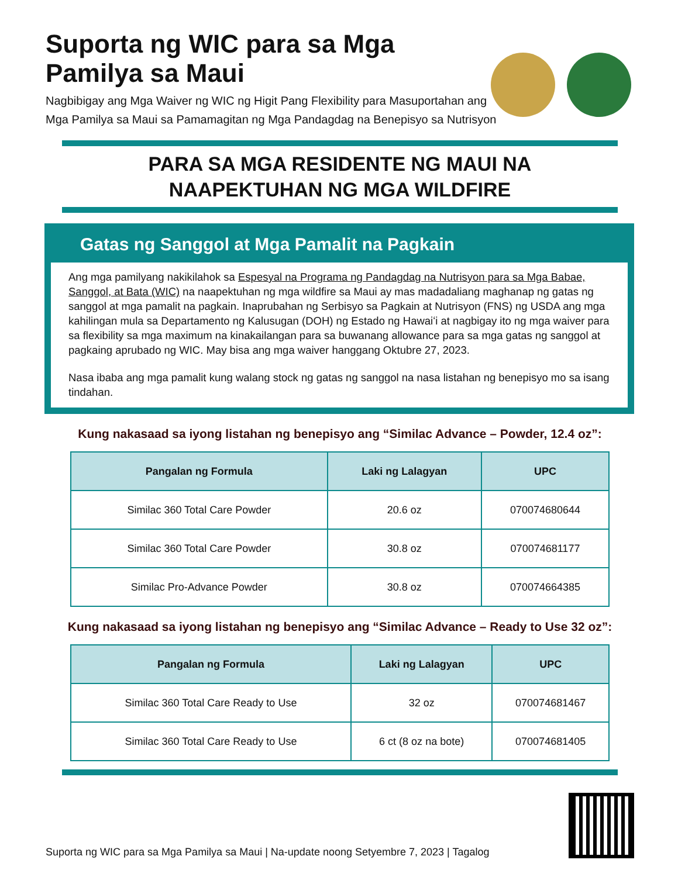Suporta ng WIC para sa Mga Pamilya sa Maui
Nagbibigay ang Mga Waiver ng WIC ng Higit Pang Flexibility para Masuportahan ang
Mga Pamilya sa Maui sa Pamamagitan ng Mga Pandagdag na Benepisyo sa Nutrisyon
PARA SA MGA RESIDENTE NG MAUI NA
NAAPEKTUHAN NG MGA WILDFIRE
Gatas ng Sanggol at Mga Pamalit na Pagkain
Ang mga pamilyang nakikilahok sa Espesyal na Programa ng Pandagdag na Nutrisyon para sa Mga Babae, Sanggol, at Bata (WIC) na naapektuhan ng mga wildfire sa Maui ay mas madadaliang maghanap ng gatas ng sanggol at mga pamalit na pagkain. Inaprubahan ng Serbisyo sa Pagkain at Nutrisyon (FNS) ng USDA ang mga kahilingan mula sa Departamento ng Kalusugan (DOH) ng Estado ng Hawaiʻi at nagbigay ito ng mga waiver para sa flexibility sa mga maximum na kinakailangan para sa buwanang allowance para sa mga gatas ng sanggol at pagkaing aprubado ng WIC. May bisa ang mga waiver hanggang Oktubre 27, 2023.
Nasa ibaba ang mga pamalit kung walang stock ng gatas ng sanggol na nasa listahan ng benepisyo mo sa isang tindahan.
Kung nakasaad sa iyong listahan ng benepisyo ang “Similac Advance – Powder, 12.4 oz”:
| Pangalan ng Formula | Laki ng Lalagyan | UPC |
| --- | --- | --- |
| Similac 360 Total Care Powder | 20.6 oz | 070074680644 |
| Similac 360 Total Care Powder | 30.8 oz | 070074681177 |
| Similac Pro-Advance Powder | 30.8 oz | 070074664385 |
Kung nakasaad sa iyong listahan ng benepisyo ang “Similac Advance – Ready to Use 32 oz”:
| Pangalan ng Formula | Laki ng Lalagyan | UPC |
| --- | --- | --- |
| Similac 360 Total Care Ready to Use | 32 oz | 070074681467 |
| Similac 360 Total Care Ready to Use | 6 ct (8 oz na bote) | 070074681405 |
Suporta ng WIC para sa Mga Pamilya sa Maui | Na-update noong Setyembre 7, 2023 | Tagalog